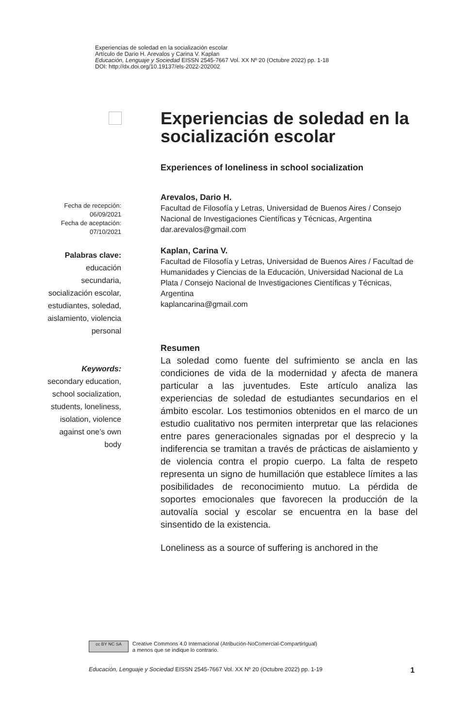Experiencias de soledad en la socialización escolar
Artículo de Dario H. Arevalos y Carina V. Kaplan
Educación, Lenguaje y Sociedad EISSN 2545-7667 Vol. XX Nº 20 (Octubre 2022) pp. 1-18
DOI: http://dx.doi.org/10.19137/els-2022-202002
Experiencias de soledad en la socialización escolar
Experiences of loneliness in school socialization
Arevalos, Dario H.
Facultad de Filosofía y Letras, Universidad de Buenos Aires / Consejo Nacional de Investigaciones Científicas y Técnicas, Argentina
dar.arevalos@gmail.com
Kaplan, Carina V.
Facultad de Filosofía y Letras, Universidad de Buenos Aires / Facultad de Humanidades y Ciencias de la Educación, Universidad Nacional de La Plata / Consejo Nacional de Investigaciones Científicas y Técnicas, Argentina
kaplancarina@gmail.com
Resumen
La soledad como fuente del sufrimiento se ancla en las condiciones de vida de la modernidad y afecta de manera particular a las juventudes. Este artículo analiza las experiencias de soledad de estudiantes secundarios en el ámbito escolar. Los testimonios obtenidos en el marco de un estudio cualitativo nos permiten interpretar que las relaciones entre pares generacionales signadas por el desprecio y la indiferencia se tramitan a través de prácticas de aislamiento y de violencia contra el propio cuerpo. La falta de respeto representa un signo de humillación que establece límites a las posibilidades de reconocimiento mutuo. La pérdida de soportes emocionales que favorecen la producción de la autovalía social y escolar se encuentra en la base del sinsentido de la existencia.
Loneliness as a source of suffering is anchored in the
Fecha de recepción:
06/09/2021
Fecha de aceptación:
07/10/2021
Palabras clave:
educación secundaria, socialización escolar, estudiantes, soledad, aislamiento, violencia personal
Keywords:
secondary education, school socialization, students, loneliness, isolation, violence against one’s own body
cc BY NC SA
Creative Commons 4.0 Internacional (Atribución-NoComercial-CompartirIgual)
a menos que se indique lo contrario.
Educación, Lenguaje y Sociedad EISSN 2545-7667 Vol. XX Nº 20 (Octubre 2022) pp. 1-19 1